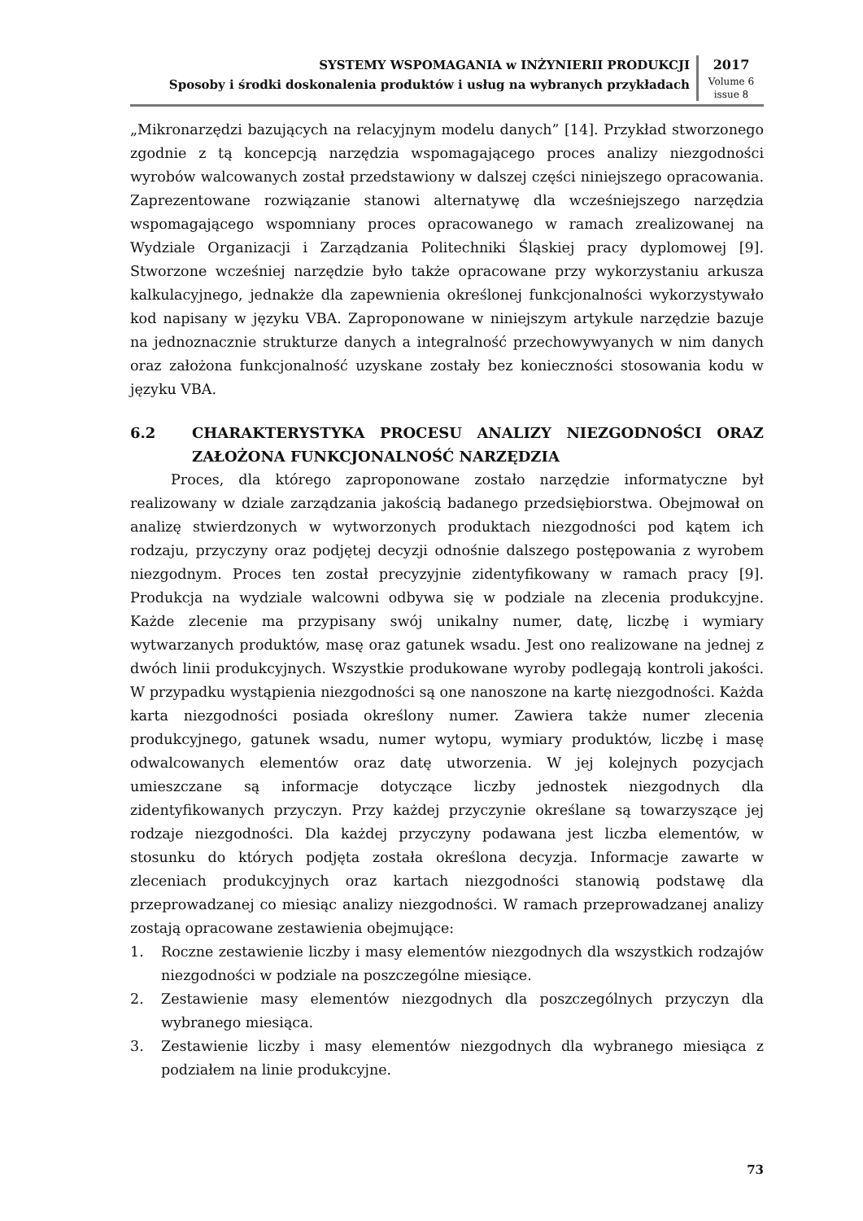SYSTEMY WSPOMAGANIA w INŻYNIERII PRODUKCJI
Sposoby i środki doskonalenia produktów i usług na wybranych przykładach
2017
Volume 6
issue 8
„Mikronarzędzi bazujących na relacyjnym modelu danych” [14]. Przykład stworzonego zgodnie z tą koncepcją narzędzia wspomagającego proces analizy niezgodności wyrobów walcowanych został przedstawiony w dalszej części niniejszego opracowania. Zaprezentowane rozwiązanie stanowi alternatywę dla wcześniejszego narzędzia wspomagającego wspomniany proces opracowanego w ramach zrealizowanej na Wydziale Organizacji i Zarządzania Politechniki Śląskiej pracy dyplomowej [9]. Stworzone wcześniej narzędzie było także opracowane przy wykorzystaniu arkusza kalkulacyjnego, jednakże dla zapewnienia określonej funkcjonalności wykorzystywało kod napisany w języku VBA. Zaproponowane w niniejszym artykule narzędzie bazuje na jednoznacznie strukturze danych a integralność przechowywyanych w nim danych oraz założona funkcjonalność uzyskane zostały bez konieczności stosowania kodu w języku VBA.
6.2 CHARAKTERYSTYKA PROCESU ANALIZY NIEZGODNOŚCI ORAZ ZAŁOŻONA FUNKCJONALNOŚĆ NARZĘDZIA
Proces, dla którego zaproponowane zostało narzędzie informatyczne był realizowany w dziale zarządzania jakością badanego przedsiębiorstwa. Obejmował on analizę stwierdzonych w wytworzonych produktach niezgodności pod kątem ich rodzaju, przyczyny oraz podjętej decyzji odnośnie dalszego postępowania z wyrobem niezgodnym. Proces ten został precyzyjnie zidentyfikowany w ramach pracy [9]. Produkcja na wydziale walcowni odbywa się w podziale na zlecenia produkcyjne. Każde zlecenie ma przypisany swój unikalny numer, datę, liczbę i wymiary wytwarzanych produktów, masę oraz gatunek wsadu. Jest ono realizowane na jednej z dwóch linii produkcyjnych. Wszystkie produkowane wyroby podlegają kontroli jakości. W przypadku wystąpienia niezgodności są one nanoszone na kartę niezgodności. Każda karta niezgodności posiada określony numer. Zawiera także numer zlecenia produkcyjnego, gatunek wsadu, numer wytopu, wymiary produktów, liczbę i masę odwalcowanych elementów oraz datę utworzenia. W jej kolejnych pozycjach umieszczane są informacje dotyczące liczby jednostek niezgodnych dla zidentyfikowanych przyczyn. Przy każdej przyczynie określane są towarzyszące jej rodzaje niezgodności. Dla każdej przyczyny podawana jest liczba elementów, w stosunku do których podjęta została określona decyzja. Informacje zawarte w zleceniach produkcyjnych oraz kartach niezgodności stanowią podstawę dla przeprowadzanej co miesiąc analizy niezgodności. W ramach przeprowadzanej analizy zostają opracowane zestawienia obejmujące:
1. Roczne zestawienie liczby i masy elementów niezgodnych dla wszystkich rodzajów niezgodności w podziale na poszczególne miesiące.
2. Zestawienie masy elementów niezgodnych dla poszczególnych przyczyn dla wybranego miesiąca.
3. Zestawienie liczby i masy elementów niezgodnych dla wybranego miesiąca z podziałem na linie produkcyjne.
73